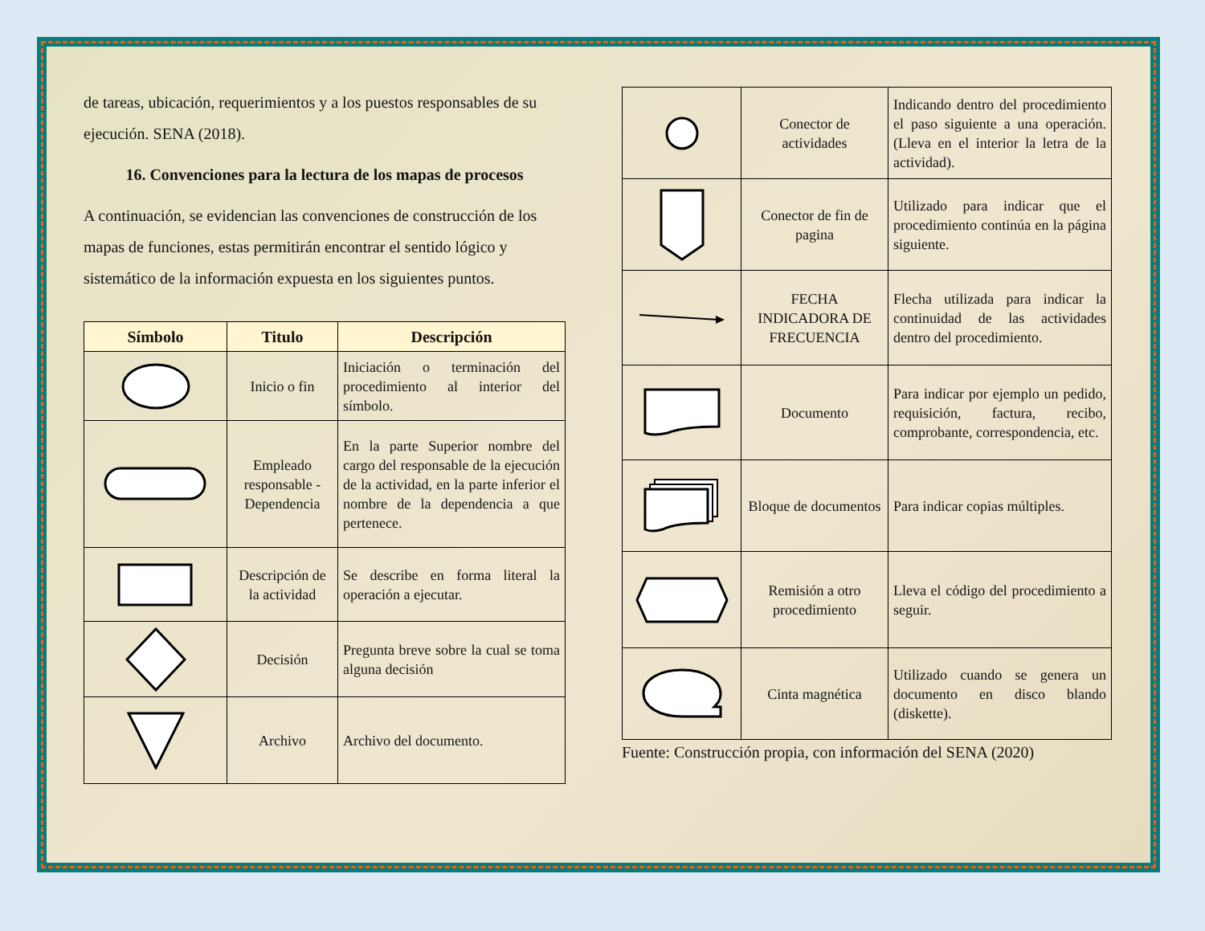de tareas, ubicación, requerimientos y a los puestos responsables de su ejecución. SENA (2018).
16. Convenciones para la lectura de los mapas de procesos
A continuación, se evidencian las convenciones de construcción de los mapas de funciones, estas permitirán encontrar el sentido lógico y sistemático de la información expuesta en los siguientes puntos.
| Símbolo | Titulo | Descripción |
| --- | --- | --- |
| | Inicio o fin | Iniciación o terminación del procedimiento al interior del símbolo. |
| | Empleado responsable - Dependencia | En la parte Superior nombre del cargo del responsable de la ejecución de la actividad, en la parte inferior el nombre de la dependencia a que pertenece. |
| | Descripción de la actividad | Se describe en forma literal la operación a ejecutar. |
| | Decisión | Pregunta breve sobre la cual se toma alguna decisión |
| | Archivo | Archivo del documento. |
| | Conector de actividades | Indicando dentro del procedimiento el paso siguiente a una operación. (Lleva en el interior la letra de la actividad). |
| | Conector de fin de pagina | Utilizado para indicar que el procedimiento continúa en la página siguiente. |
| | FECHA INDICADORA DE FRECUENCIA | Flecha utilizada para indicar la continuidad de las actividades dentro del procedimiento. |
| | Documento | Para indicar por ejemplo un pedido, requisición, factura, recibo, comprobante, correspondencia, etc. |
| | Bloque de documentos | Para indicar copias múltiples. |
| | Remisión a otro procedimiento | Lleva el código del procedimiento a seguir. |
| | Cinta magnética | Utilizado cuando se genera un documento en disco blando (diskette). |
Fuente: Construcción propia, con información del SENA (2020)